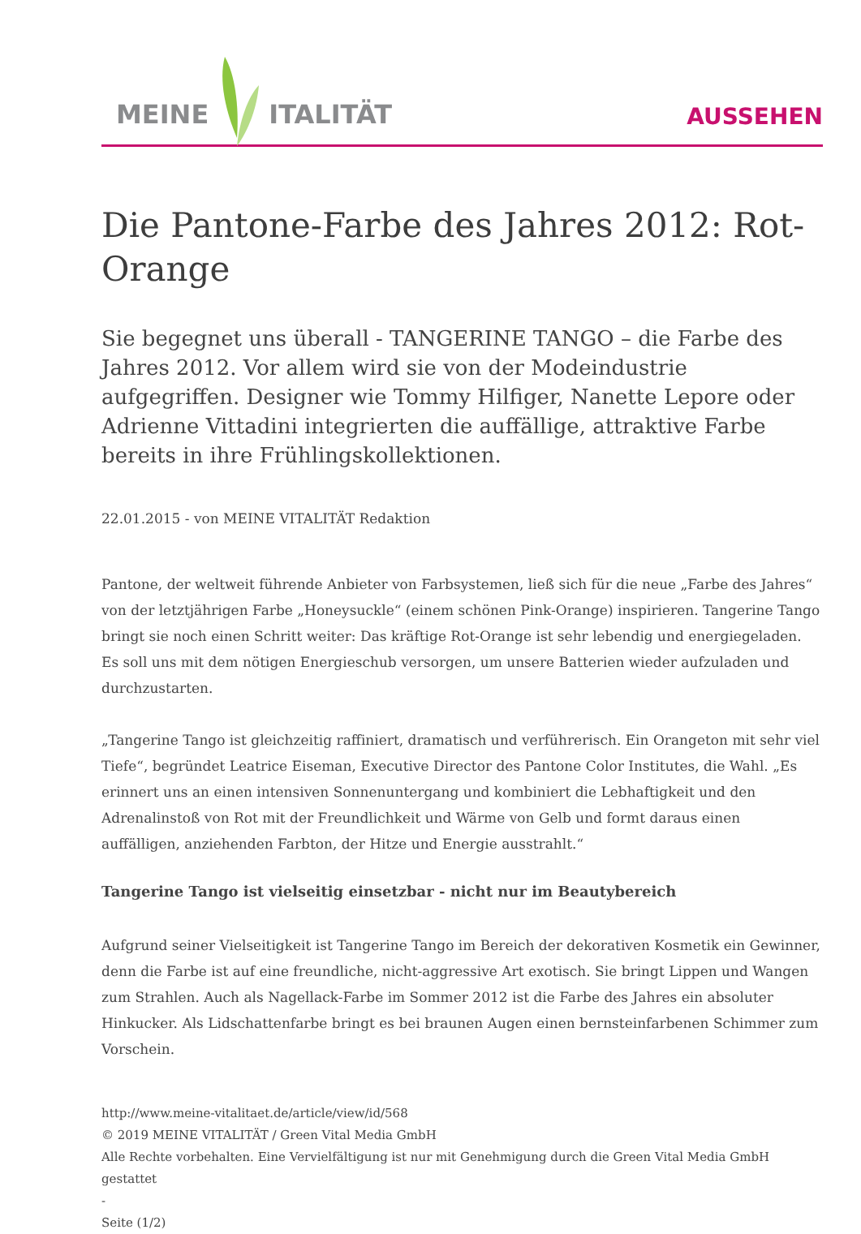MEINE ITALITÄT
AUSSEHEN
Die Pantone-Farbe des Jahres 2012: Rot-Orange
Sie begegnet uns überall - TANGERINE TANGO – die Farbe des Jahres 2012. Vor allem wird sie von der Modeindustrie aufgegriffen. Designer wie Tommy Hilfiger, Nanette Lepore oder Adrienne Vittadini integrierten die auffällige, attraktive Farbe bereits in ihre Frühlingskollektionen.
22.01.2015 - von MEINE VITALITÄT Redaktion
Pantone, der weltweit führende Anbieter von Farbsystemen, ließ sich für die neue „Farbe des Jahres“ von der letztjährigen Farbe „Honeysuckle“ (einem schönen Pink-Orange) inspirieren. Tangerine Tango bringt sie noch einen Schritt weiter: Das kräftige Rot-Orange ist sehr lebendig und energiegeladen. Es soll uns mit dem nötigen Energieschub versorgen, um unsere Batterien wieder aufzuladen und durchzustarten.
„Tangerine Tango ist gleichzeitig raffiniert, dramatisch und verführerisch. Ein Orangeton mit sehr viel Tiefe“, begründet Leatrice Eiseman, Executive Director des Pantone Color Institutes, die Wahl. „Es erinnert uns an einen intensiven Sonnenuntergang und kombiniert die Lebhaftigkeit und den Adrenalinstoß von Rot mit der Freundlichkeit und Wärme von Gelb und formt daraus einen auffälligen, anziehenden Farbton, der Hitze und Energie ausstrahlt.“
Tangerine Tango ist vielseitig einsetzbar - nicht nur im Beautybereich
Aufgrund seiner Vielseitigkeit ist Tangerine Tango im Bereich der dekorativen Kosmetik ein Gewinner, denn die Farbe ist auf eine freundliche, nicht-aggressive Art exotisch. Sie bringt Lippen und Wangen zum Strahlen. Auch als Nagellack-Farbe im Sommer 2012 ist die Farbe des Jahres ein absoluter Hinkucker. Als Lidschattenfarbe bringt es bei braunen Augen einen bernsteinfarbenen Schimmer zum Vorschein.
http://www.meine-vitalitaet.de/article/view/id/568
© 2019 MEINE VITALITÄT / Green Vital Media GmbH
Alle Rechte vorbehalten. Eine Vervielfältigung ist nur mit Genehmigung durch die Green Vital Media GmbH gestattet
-
Seite (1/2)